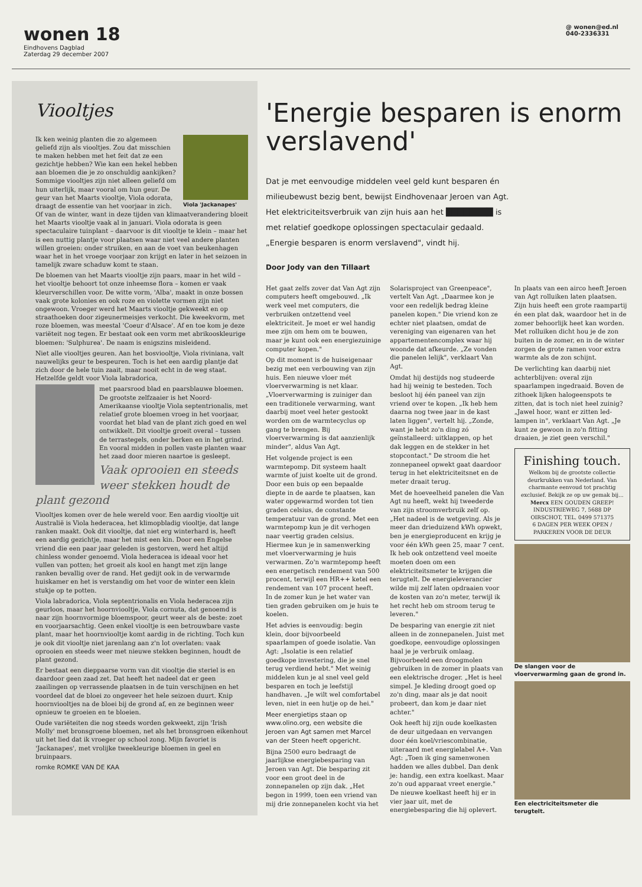wonen 18
Eindhovens Dagblad
Zaterdag 29 december 2007
@ wonen@ed.nl
040-2336331
Viooltjes
Viola 'Jackanapes'
Ik ken weinig planten die zo algemeen geliefd zijn als viooltjes. Zou dat misschien te maken hebben met het feit dat ze een gezichtje hebben? Wie kan een hekel hebben aan bloemen die je zo onschuldig aankijken? Sommige viooltjes zijn niet alleen geliefd om hun uiterlijk, maar vooral om hun geur. De geur van het Maarts viooltje, Viola odorata, draagt de essentie van het voorjaar in zich. Of van de winter, want in deze tijden van klimaatverandering bloeit het Maarts viooltje vaak al in januari. Viola odorata is geen spectaculaire tuinplant – daarvoor is dit viooltje te klein – maar het is een nuttig plantje voor plaatsen waar niet veel andere planten willen groeien: onder struiken, en aan de voet van beukenhagen waar het in het vroege voorjaar zon krijgt en later in het seizoen in tamelijk zware schaduw komt te staan.
De bloemen van het Maarts viooltje zijn paars, maar in het wild – het viooltje behoort tot onze inheemse flora – komen er vaak kleurverschillen voor. De witte vorm, 'Alba', maakt in onze bossen vaak grote kolonies en ook roze en violette vormen zijn niet ongewoon. Vroeger werd het Maarts viooltje gekweekt en op straathoeken door zigeunermeisjes verkocht. Die kweekvorm, met roze bloemen, was meestal 'Coeur d'Alsace'. Af en toe kom je deze variëteit nog tegen. Er bestaat ook een vorm met abrikooskleurige bloemen: 'Sulphurea'. De naam is enigszins misleidend.
Niet alle viooltjes geuren. Aan het bosviooltje, Viola riviniana, valt nauwelijks geur te bespeuren. Toch is het een aardig plantje dat zich door de hele tuin zaait, maar nooit echt in de weg staat. Hetzelfde geldt voor Viola labradorica,
met paarsrood blad en paarsblauwe bloemen. De grootste zelfzaaier is het Noord-Amerikaanse viooltje Viola septentrionalis, met relatief grote bloemen vroeg in het voorjaar, voordat het blad van de plant zich goed en wel ontwikkelt. Dit viooltje groeit overal – tussen de terrastegels, onder berken en in het grind. En vooral midden in pollen vaste planten waar het zaad door mieren naartoe is gesleept.
Vaak oprooien en steeds weer stekken houdt de plant gezond
Viooltjes komen over de hele wereld voor. Een aardig viooltje uit Australië is Viola hederacea, het klimopbladig viooltje, dat lange ranken maakt. Ook dit viooltje, dat niet erg winterhard is, heeft een aardig gezichtje, maar het mist een kin. Door een Engelse vriend die een paar jaar geleden is gestorven, werd het altijd chinless wonder genoemd. Viola hederacea is ideaal voor het vullen van potten; het groeit als kool en hangt met zijn lange ranken bevallig over de rand. Het gedijt ook in de verwarmde huiskamer en het is verstandig om het voor de winter een klein stukje op te potten.
Viola labradorica, Viola septentrionalis en Viola hederacea zijn geurloos, maar het hoornviooltje, Viola cornuta, dat genoemd is naar zijn hoornvormige bloemspoor, geurt weer als de beste: zoet en voorjaarsachtig. Geen enkel viooltje is een betrouwbare vaste plant, maar het hoornviooltje komt aardig in de richting. Toch kun je ook dit viooltje niet jarenlang aan z'n lot overlaten: vaak oprooien en steeds weer met nieuwe stekken beginnen, houdt de plant gezond.
Er bestaat een dieppaarse vorm van dit viooltje die steriel is en daardoor geen zaad zet. Dat heeft het nadeel dat er geen zaailingen op verrassende plaatsen in de tuin verschijnen en het voordeel dat de bloei zo ongeveer het hele seizoen duurt. Knip hoornviooltjes na de bloei bij de grond af, en ze beginnen weer opnieuw te groeien en te bloeien.
Oude variëteiten die nog steeds worden gekweekt, zijn 'Irish Molly' met bronsgroene bloemen, net als het bronsgroen eikenhout uit het lied dat ik vroeger op school zong. Mijn favoriet is 'Jackanapes', met vrolijke tweekleurige bloemen in geel en bruinpaars.
romke ROMKE VAN DE KAA
'Energie besparen is enorm verslavend'
Dat je met eenvoudige middelen veel geld kunt besparen én milieubewust bezig bent, bewijst Eindhovenaar Jeroen van Agt. Het elektriciteitsverbruik van zijn huis aan het ████████ is met relatief goedkope oplossingen spectaculair gedaald. „Energie besparen is enorm verslavend", vindt hij.
Door Jody van den Tillaart
Het gaat zelfs zover dat Van Agt zijn computers heeft omgebouwd. „Ik werk veel met computers, die verbruiken ontzettend veel elektriciteit. Je moet er wel handig mee zijn om hem om te bouwen, maar je kunt ook een energiezuinige computer kopen."
Op dit moment is de huiseigenaar bezig met een verbouwing van zijn huis. Een nieuwe vloer mét vloerverwarming is net klaar. „Vloerverwarming is zuiniger dan een traditionele verwarming, want daarbij moet veel heter gestookt worden om de warmtecyclus op gang te brengen. Bij vloerverwarming is dat aanzienlijk minder", aldus Van Agt.
Het volgende project is een warmtepomp. Dit systeem haalt warmte of juist koelte uit de grond. Door een buis op een bepaalde diepte in de aarde te plaatsen, kan water opgewarmd worden tot tien graden celsius, de constante temperatuur van de grond. Met een warmtepomp kun je dit verhogen naar veertig graden celsius. Hiermee kun je in samenwerking met vloerverwarming je huis verwarmen. Zo'n warmtepomp heeft een energetisch rendement van 500 procent, terwijl een HR++ ketel een rendement van 107 procent heeft. In de zomer kun je het water van tien graden gebruiken om je huis te koelen.
Het advies is eenvoudig: begin klein, door bijvoorbeeld spaarlampen of goede isolatie. Van Agt: „Isolatie is een relatief goedkope investering, die je snel terug verdiend hebt." Met weinig middelen kun je al snel veel geld besparen en toch je leefstijl handhaven. „Je wilt wel comfortabel leven, niet in een hutje op de hei."
Meer energietips staan op www.olino.org, een website die Jeroen van Agt samen met Marcel van der Steen heeft opgericht.
Bijna 2500 euro bedraagt de jaarlijkse energiebesparing van Jeroen van Agt. Die besparing zit voor een groot deel in de zonnepanelen op zijn dak. „Het begon in 1999, toen een vriend van mij drie zonnepanelen kocht via het Solarisproject van Greenpeace", vertelt Van Agt. „Daarmee kon je voor een redelijk bedrag kleine panelen kopen." Die vriend kon ze echter niet plaatsen, omdat de vereniging van eigenaren van het appartementencomplex waar hij woonde dat afkeurde. „Ze vonden die panelen lelijk", verklaart Van Agt.
Omdat hij destijds nog studeerde had hij weinig te besteden. Toch besloot hij één paneel van zijn vriend over te kopen. „Ik heb hem daarna nog twee jaar in de kast laten liggen", vertelt hij. „Zonde, want je hebt zo'n ding zó geïnstalleerd: uitklappen, op het dak leggen en de stekker in het stopcontact." De stroom die het zonnepaneel opwekt gaat daardoor terug in het elektriciteitsnet en de meter draait terug.
Met de hoeveelheid panelen die Van Agt nu heeft, wekt hij tweederde van zijn stroomverbruik zelf op. „Het nadeel is de wetgeving. Als je meer dan drieduizend kWh opwekt, ben je energieproducent en krijg je voor één kWh geen 25, maar 7 cent. Ik heb ook ontzettend veel moeite moeten doen om een elektriciteitsmeter te krijgen die terugtelt. De energieleverancier wilde mij zelf laten opdraaien voor de kosten van zo'n meter, terwijl ik het recht heb om stroom terug te leveren."
De besparing van energie zit niet alleen in de zonnepanelen. Juist met goedkope, eenvoudige oplossingen haal je je verbruik omlaag. Bijvoorbeeld een droogmolen gebruiken in de zomer in plaats van een elektrische droger. „Het is heel simpel. Je kleding droogt goed op zo'n ding, maar als je dat nooit probeert, dan kom je daar niet achter."
Ook heeft hij zijn oude koelkasten de deur uitgedaan en vervangen door één koel/vriescombinatie, uiteraard met energielabel A+. Van Agt: „Toen ik ging samenwonen hadden we alles dubbel. Dan denk je: handig, een extra koelkast. Maar zo'n oud apparaat vreet energie." De nieuwe koelkast heeft hij er in vier jaar uit, met de energiebesparing die hij oplevert.
In plaats van een airco heeft Jeroen van Agt rolluiken laten plaatsen. Zijn huis heeft een grote raampartij én een plat dak, waardoor het in de zomer behoorlijk heet kan worden. Met rolluiken dicht hou je de zon buiten in de zomer, en in de winter zorgen de grote ramen voor extra warmte als de zon schijnt.
De verlichting kan daarbij niet achterblijven: overal zijn spaarlampen ingedraaid. Boven de zithoek lijken halogeenspots te zitten, dat is toch niet heel zuinig? „Jawel hoor, want er zitten led-lampen in", verklaart Van Agt. „Je kunt ze gewoon in zo'n fitting draaien, je ziet geen verschil."
Finishing touch.
Welkom bij de grootste collectie deurkrukken van Nederland. Van charmante eenvoud tot prachtig exclusief. Bekijk ze op uw gemak bij...
Mercx EEN GOUDEN GREEP!
INDUSTRIEWEG 7, 5688 DP OIRSCHOT, TEL. 0499 571375
6 DAGEN PER WEEK OPEN / PARKEREN VOOR DE DEUR
De slangen voor de vloerverwarming gaan de grond in.
Een electriciteitsmeter die terugtelt.